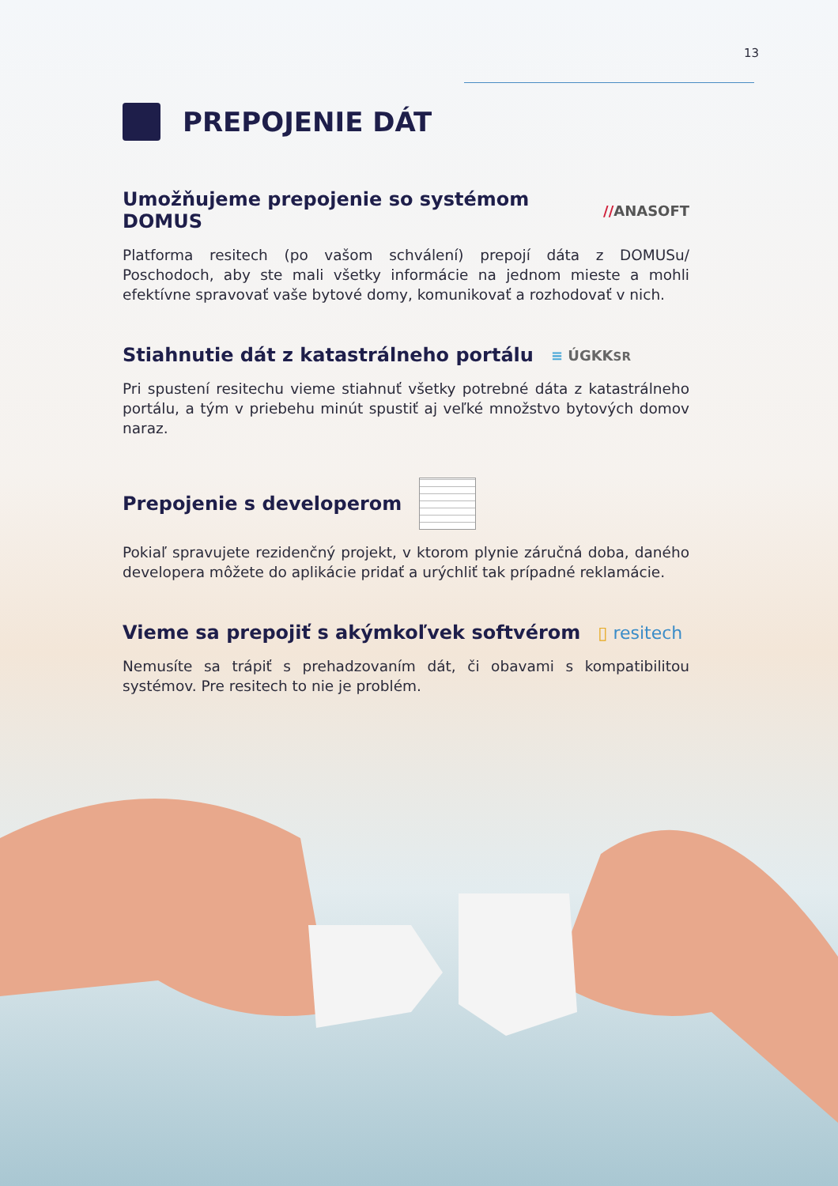13
PREPOJENIE DÁT
Umožňujeme prepojenie so systémom DOMUS //ANASOFT
Platforma resitech (po vašom schválení) prepojí dáta z DOMUSu/ Poschodoch, aby ste mali všetky informácie na jednom mieste a mohli efektívne spravovať vaše bytové domy, komunikovať a rozhodovať v nich.
Stiahnutie dát z katastrálneho portálu ≡ ÚGKKSR
Pri spustení resitechu vieme stiahnuť všetky potrebné dáta z katastrálneho portálu, a tým v priebehu minút spustiť aj veľké množstvo bytových domov naraz.
Prepojenie s developerom
Pokiaľ spravujete rezidenčný projekt, v ktorom plynie záručná doba, daného developera môžete do aplikácie pridať a urýchliť tak prípadné reklamácie.
Vieme sa prepojiť s akýmkoľvek softvérom ▯ resitech
Nemusíte sa trápiť s prehadzovaním dát, či obavami s kompatibilitou systémov. Pre resitech to nie je problém.